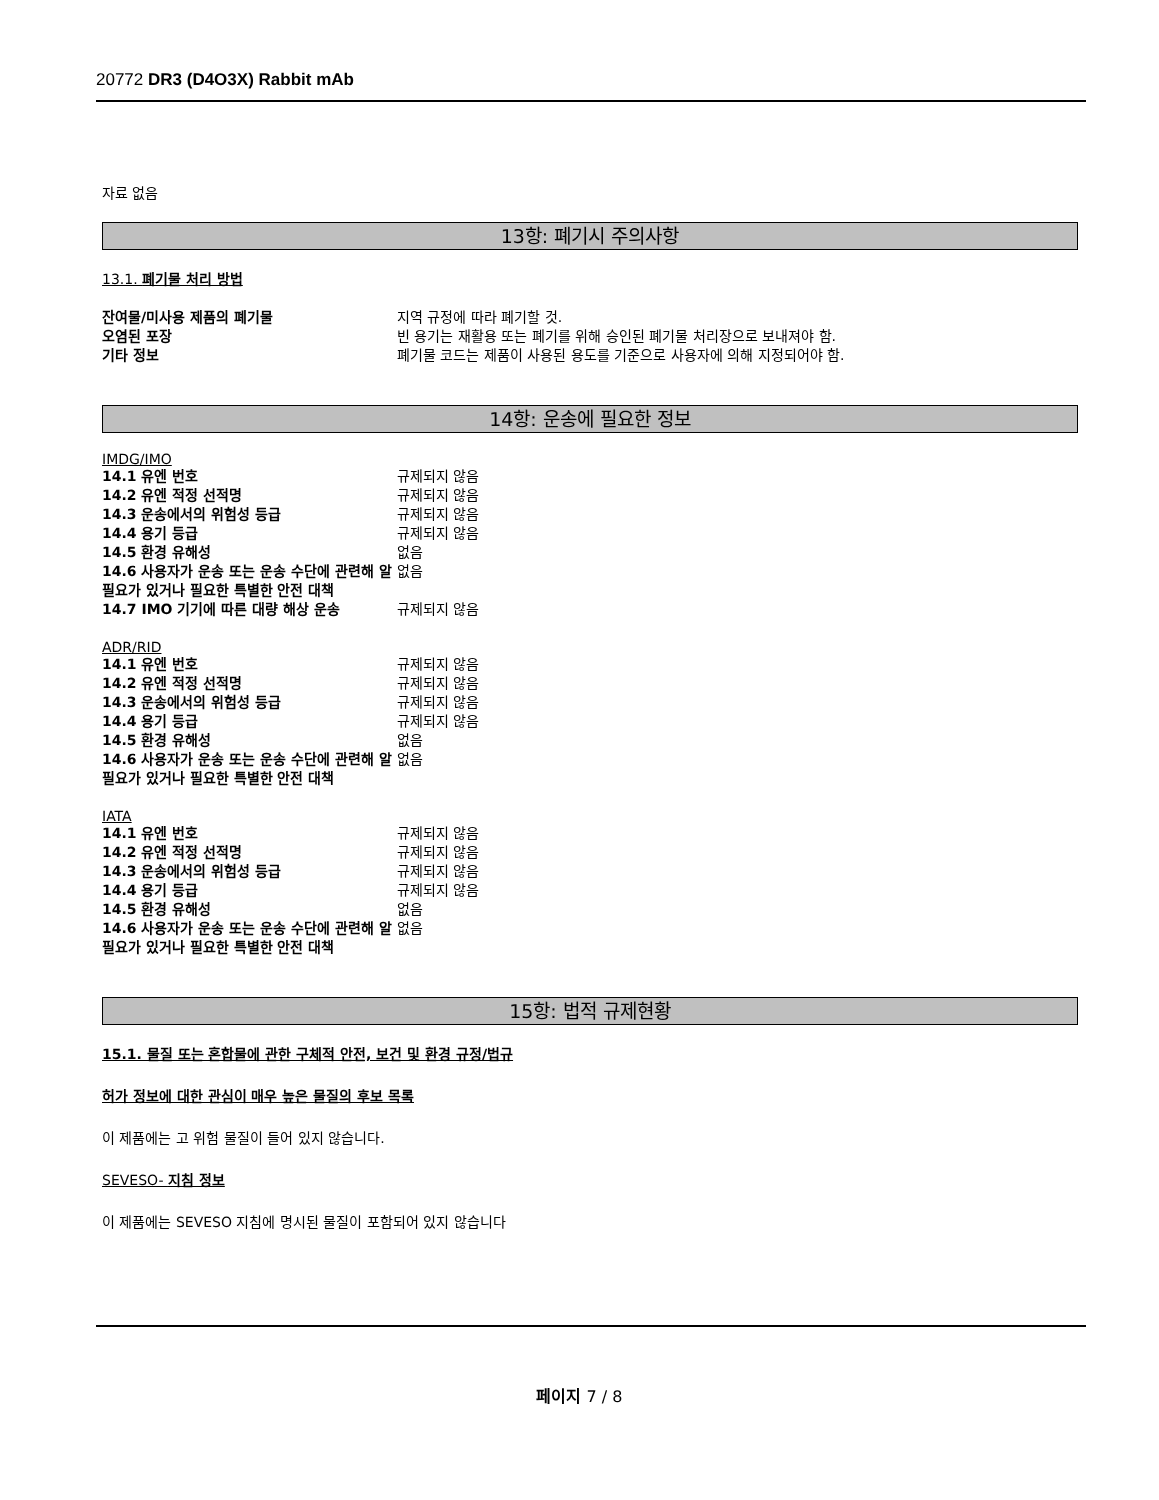20772 DR3 (D4O3X) Rabbit mAb
자료 없음
13항: 폐기시 주의사항
13.1. 폐기물 처리 방법
| 잔여물/미사용 제품의 폐기물 | 지역 규정에 따라 폐기할 것. |
| 오염된 포장 | 빈 용기는 재활용 또는 폐기를 위해 승인된 폐기물 처리장으로 보내져야 함. |
| 기타 정보 | 폐기물 코드는 제품이 사용된 용도를 기준으로 사용자에 의해 지정되어야 함. |
14항: 운송에 필요한 정보
IMDG/IMO
| 14.1 유엔 번호 | 규제되지 않음 |
| 14.2 유엔 적정 선적명 | 규제되지 않음 |
| 14.3 운송에서의 위험성 등급 | 규제되지 않음 |
| 14.4 용기 등급 | 규제되지 않음 |
| 14.5 환경 유해성 | 없음 |
| 14.6 사용자가 운송 또는 운송 수단에 관련해 알 필요가 있거나 필요한 특별한 안전 대책 | 없음 |
| 14.7 IMO 기기에 따른 대량 해상 운송 | 규제되지 않음 |
ADR/RID
| 14.1 유엔 번호 | 규제되지 않음 |
| 14.2 유엔 적정 선적명 | 규제되지 않음 |
| 14.3 운송에서의 위험성 등급 | 규제되지 않음 |
| 14.4 용기 등급 | 규제되지 않음 |
| 14.5 환경 유해성 | 없음 |
| 14.6 사용자가 운송 또는 운송 수단에 관련해 알 필요가 있거나 필요한 특별한 안전 대책 | 없음 |
IATA
| 14.1 유엔 번호 | 규제되지 않음 |
| 14.2 유엔 적정 선적명 | 규제되지 않음 |
| 14.3 운송에서의 위험성 등급 | 규제되지 않음 |
| 14.4 용기 등급 | 규제되지 않음 |
| 14.5 환경 유해성 | 없음 |
| 14.6 사용자가 운송 또는 운송 수단에 관련해 알 필요가 있거나 필요한 특별한 안전 대책 | 없음 |
15항: 법적 규제현황
15.1. 물질 또는 혼합물에 관한 구체적 안전, 보건 및 환경 규정/법규
허가 정보에 대한 관심이 매우 높은 물질의 후보 목록
이 제품에는 고 위험 물질이 들어 있지 않습니다.
SEVESO- 지침 정보
이 제품에는 SEVESO 지침에 명시된 물질이 포함되어 있지 않습니다
페이지 7 / 8